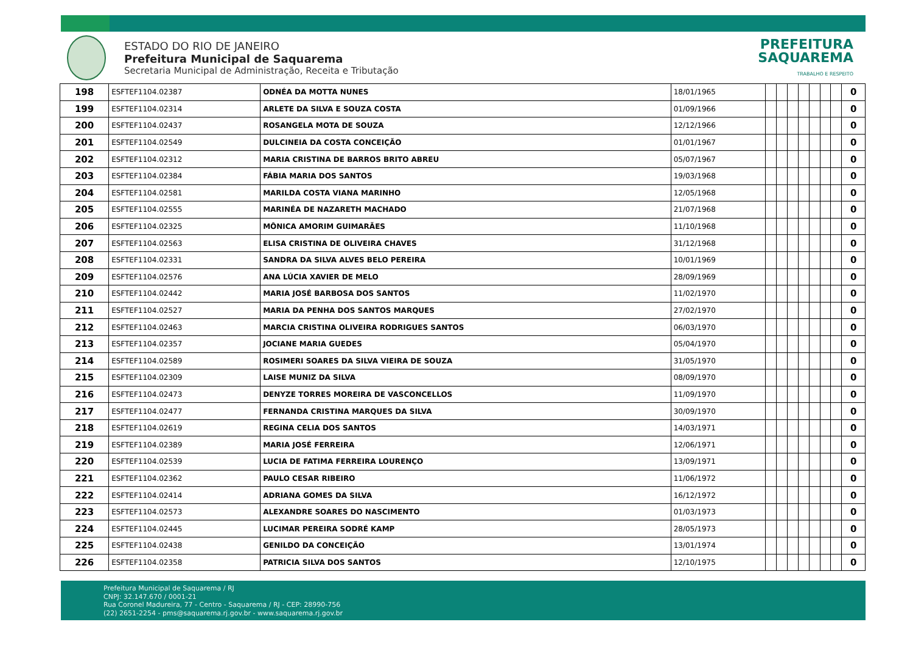ESTADO DO RIO DE JANEIRO
Prefeitura Municipal de Saquarema
Secretaria Municipal de Administração, Receita e Tributação
PREFEITURA
SAQUAREMA
TRABALHO E RESPEITO
| 198 | ESFTEF1104.02387 | ODNÉA DA MOTTA NUNES | 18/01/1965 | | | | | | | | 0 |
| 199 | ESFTEF1104.02314 | ARLETE DA SILVA E SOUZA COSTA | 01/09/1966 | | | | | | | | 0 |
| 200 | ESFTEF1104.02437 | ROSANGELA MOTA DE SOUZA | 12/12/1966 | | | | | | | | 0 |
| 201 | ESFTEF1104.02549 | DULCINEIA DA COSTA CONCEIÇÃO | 01/01/1967 | | | | | | | | 0 |
| 202 | ESFTEF1104.02312 | MARIA CRISTINA DE BARROS BRITO ABREU | 05/07/1967 | | | | | | | | 0 |
| 203 | ESFTEF1104.02384 | FÁBIA MARIA DOS SANTOS | 19/03/1968 | | | | | | | | 0 |
| 204 | ESFTEF1104.02581 | MARILDA COSTA VIANA MARINHO | 12/05/1968 | | | | | | | | 0 |
| 205 | ESFTEF1104.02555 | MARINÉA DE NAZARETH MACHADO | 21/07/1968 | | | | | | | | 0 |
| 206 | ESFTEF1104.02325 | MÔNICA AMORIM GUIMARÃES | 11/10/1968 | | | | | | | | 0 |
| 207 | ESFTEF1104.02563 | ELISA CRISTINA DE OLIVEIRA CHAVES | 31/12/1968 | | | | | | | | 0 |
| 208 | ESFTEF1104.02331 | SANDRA DA SILVA ALVES BELO PEREIRA | 10/01/1969 | | | | | | | | 0 |
| 209 | ESFTEF1104.02576 | ANA LÚCIA XAVIER DE MELO | 28/09/1969 | | | | | | | | 0 |
| 210 | ESFTEF1104.02442 | MARIA JOSÉ BARBOSA DOS SANTOS | 11/02/1970 | | | | | | | | 0 |
| 211 | ESFTEF1104.02527 | MARIA DA PENHA DOS SANTOS MARQUES | 27/02/1970 | | | | | | | | 0 |
| 212 | ESFTEF1104.02463 | MARCIA CRISTINA OLIVEIRA RODRIGUES SANTOS | 06/03/1970 | | | | | | | | 0 |
| 213 | ESFTEF1104.02357 | JOCIANE MARIA GUEDES | 05/04/1970 | | | | | | | | 0 |
| 214 | ESFTEF1104.02589 | ROSIMERI SOARES DA SILVA VIEIRA DE SOUZA | 31/05/1970 | | | | | | | | 0 |
| 215 | ESFTEF1104.02309 | LAISE MUNIZ DA SILVA | 08/09/1970 | | | | | | | | 0 |
| 216 | ESFTEF1104.02473 | DENYZE TORRES MOREIRA DE VASCONCELLOS | 11/09/1970 | | | | | | | | 0 |
| 217 | ESFTEF1104.02477 | FERNANDA CRISTINA MARQUES DA SILVA | 30/09/1970 | | | | | | | | 0 |
| 218 | ESFTEF1104.02619 | REGINA CELIA DOS SANTOS | 14/03/1971 | | | | | | | | 0 |
| 219 | ESFTEF1104.02389 | MARIA JOSÉ FERREIRA | 12/06/1971 | | | | | | | | 0 |
| 220 | ESFTEF1104.02539 | LUCIA DE FATIMA FERREIRA LOURENÇO | 13/09/1971 | | | | | | | | 0 |
| 221 | ESFTEF1104.02362 | PAULO CESAR RIBEIRO | 11/06/1972 | | | | | | | | 0 |
| 222 | ESFTEF1104.02414 | ADRIANA GOMES DA SILVA | 16/12/1972 | | | | | | | | 0 |
| 223 | ESFTEF1104.02573 | ALEXANDRE SOARES DO NASCIMENTO | 01/03/1973 | | | | | | | | 0 |
| 224 | ESFTEF1104.02445 | LUCIMAR PEREIRA SODRÉ KAMP | 28/05/1973 | | | | | | | | 0 |
| 225 | ESFTEF1104.02438 | GENILDO DA CONCEIÇÃO | 13/01/1974 | | | | | | | | 0 |
| 226 | ESFTEF1104.02358 | PATRICIA SILVA DOS SANTOS | 12/10/1975 | | | | | | | | 0 |
Prefeitura Municipal de Saquarema / RJ
CNPJ: 32.147.670 / 0001-21
Rua Coronel Madureira, 77 - Centro - Saquarema / RJ - CEP: 28990-756
(22) 2651-2254 - pms@saquarema.rj.gov.br - www.saquarema.rj.gov.br